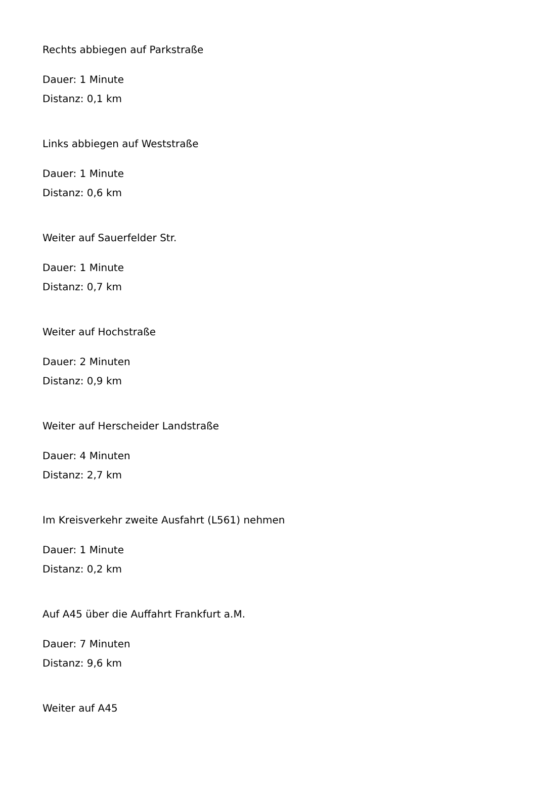Rechts abbiegen auf Parkstraße
Dauer: 1 Minute
Distanz: 0,1 km
Links abbiegen auf Weststraße
Dauer: 1 Minute
Distanz: 0,6 km
Weiter auf Sauerfelder Str.
Dauer: 1 Minute
Distanz: 0,7 km
Weiter auf Hochstraße
Dauer: 2 Minuten
Distanz: 0,9 km
Weiter auf Herscheider Landstraße
Dauer: 4 Minuten
Distanz: 2,7 km
Im Kreisverkehr zweite Ausfahrt (L561) nehmen
Dauer: 1 Minute
Distanz: 0,2 km
Auf A45 über die Auffahrt Frankfurt a.M.
Dauer: 7 Minuten
Distanz: 9,6 km
Weiter auf A45